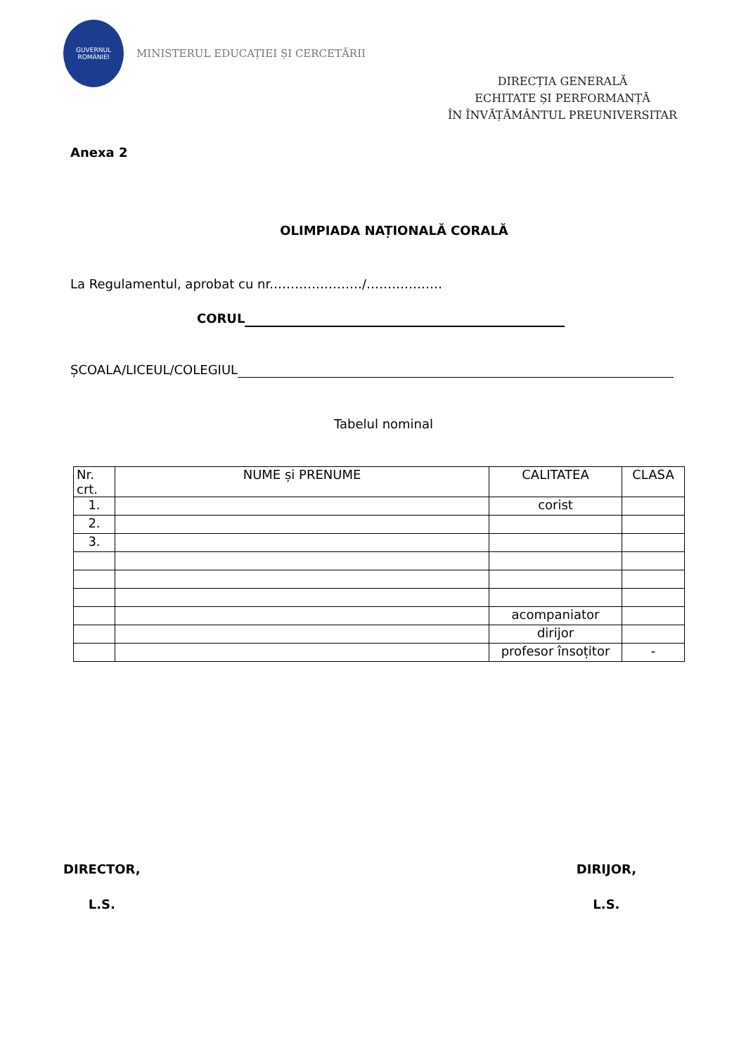GUVERNUL
ROMÂNIEI
MINISTERUL EDUCAȚIEI ȘI CERCETĂRII
DIRECȚIA GENERALĂ
ECHITATE ȘI PERFORMANȚĂ
ÎN ÎNVĂȚĂMÂNTUL PREUNIVERSITAR
Anexa 2
OLIMPIADA NAȚIONALĂ CORALĂ
La Regulamentul, aprobat cu nr.…………………/………………
CORUL
ȘCOALA/LICEUL/COLEGIUL
Tabelul nominal
| Nr. crt. | NUME și PRENUME | CALITATEA | CLASA |
| --- | --- | --- | --- |
| 1. | | corist | |
| 2. | | | |
| 3. | | | |
| | | acompaniator | |
| | | dirijor | |
| | | profesor însoțitor | - |
DIRECTOR,
L.S.
DIRIJOR,
L.S.